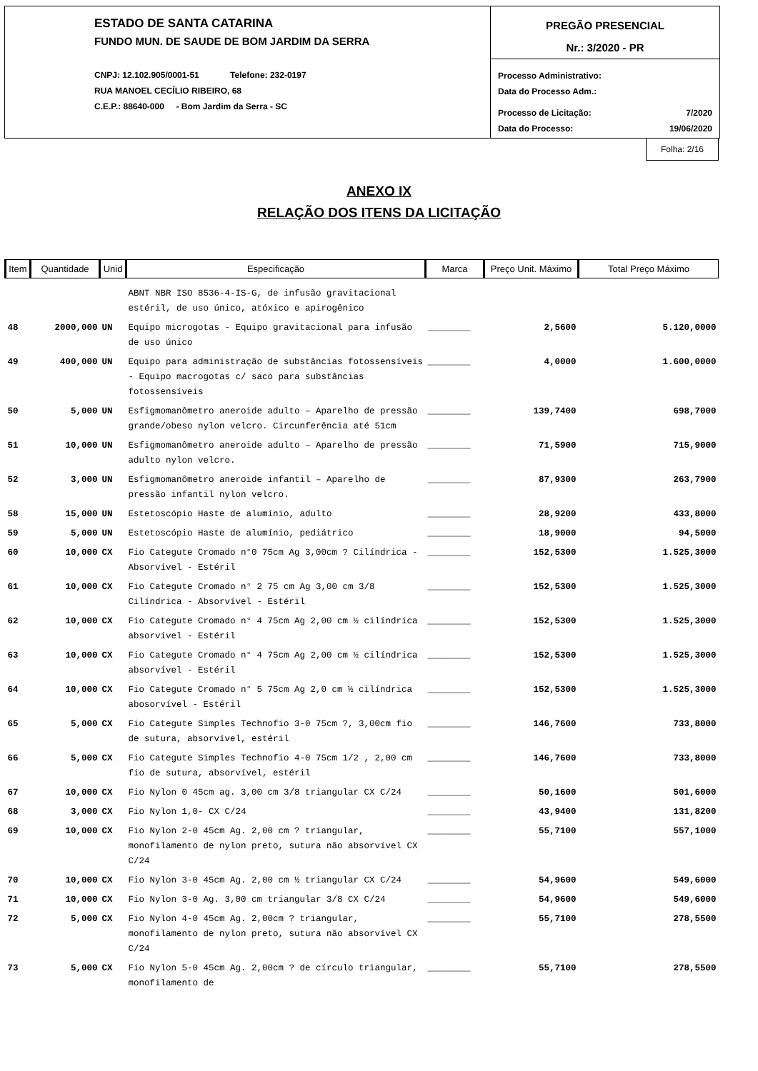ESTADO DE SANTA CATARINA
FUNDO MUN. DE SAUDE DE BOM JARDIM DA SERRA
CNPJ: 12.102.905/0001-51 Telefone: 232-0197
RUA MANOEL CECÍLIO RIBEIRO, 68
C.E.P.: 88640-000 - Bom Jardim da Serra - SC
PREGÃO PRESENCIAL
Nr.: 3/2020 - PR
Processo Administrativo:
Data do Processo Adm.:
Processo de Licitação: 7/2020
Data do Processo: 19/06/2020
Folha: 2/16
ANEXO IX
RELAÇÃO DOS ITENS DA LICITAÇÃO
| Item | Quantidade | Unid | Especificação | Marca | Preço Unit. Máximo | Total Preço Máximo |
| --- | --- | --- | --- | --- | --- | --- |
| | | | ABNT NBR ISO 8536-4-IS-G, de infusão gravitacional estéril, de uso único, atóxico e apirogênico | | | |
| 48 | 2000,000 | UN | Equipo microgotas - Equipo gravitacional para infusão de uso único | ________ | 2,5600 | 5.120,0000 |
| 49 | 400,000 | UN | Equipo para administração de substâncias fotossensíveis - Equipo macrogotas c/ saco para substâncias fotossensíveis | ________ | 4,0000 | 1.600,0000 |
| 50 | 5,000 | UN | Esfigmomanômetro aneroide adulto – Aparelho de pressão grande/obeso nylon velcro. Circunferência até 51cm | ________ | 139,7400 | 698,7000 |
| 51 | 10,000 | UN | Esfigmomanômetro aneroide adulto – Aparelho de pressão adulto nylon velcro. | ________ | 71,5900 | 715,9000 |
| 52 | 3,000 | UN | Esfigmomanômetro aneroide infantil – Aparelho de pressão infantil nylon velcro. | ________ | 87,9300 | 263,7900 |
| 58 | 15,000 | UN | Estetoscópio Haste de alumínio, adulto | ________ | 28,9200 | 433,8000 |
| 59 | 5,000 | UN | Estetoscópio Haste de alumínio, pediátrico | ________ | 18,9000 | 94,5000 |
| 60 | 10,000 | CX | Fio Categute Cromado n°0 75cm Ag 3,00cm ? Cilíndrica - Absorvível - Estéril | ________ | 152,5300 | 1.525,3000 |
| 61 | 10,000 | CX | Fio Categute Cromado n° 2 75 cm Ag 3,00 cm 3/8 Cilíndrica - Absorvível - Estéril | ________ | 152,5300 | 1.525,3000 |
| 62 | 10,000 | CX | Fio Categute Cromado n° 4 75cm Ag 2,00 cm ½ cilíndrica absorvível - Estéril | ________ | 152,5300 | 1.525,3000 |
| 63 | 10,000 | CX | Fio Categute Cromado n° 4 75cm Ag 2,00 cm ½ cilíndrica absorvível - Estéril | ________ | 152,5300 | 1.525,3000 |
| 64 | 10,000 | CX | Fio Categute Cromado n° 5 75cm Ag 2,0 cm ½ cilíndrica abosorvível - Estéril | ________ | 152,5300 | 1.525,3000 |
| 65 | 5,000 | CX | Fio Categute Simples Technofio 3-0 75cm ?, 3,00cm fio de sutura, absorvível, estéril | ________ | 146,7600 | 733,8000 |
| 66 | 5,000 | CX | Fio Categute Simples Technofio 4-0 75cm 1/2 , 2,00 cm fio de sutura, absorvível, estéril | ________ | 146,7600 | 733,8000 |
| 67 | 10,000 | CX | Fio Nylon 0 45cm ag. 3,00 cm 3/8 triangular CX C/24 | ________ | 50,1600 | 501,6000 |
| 68 | 3,000 | CX | Fio Nylon 1,0- CX C/24 | ________ | 43,9400 | 131,8200 |
| 69 | 10,000 | CX | Fio Nylon 2-0 45cm Ag. 2,00 cm ? triangular, monofilamento de nylon preto, sutura não absorvível CX C/24 | ________ | 55,7100 | 557,1000 |
| 70 | 10,000 | CX | Fio Nylon 3-0 45cm Ag. 2,00 cm ½ triangular CX C/24 | ________ | 54,9600 | 549,6000 |
| 71 | 10,000 | CX | Fio Nylon 3-0 Ag. 3,00 cm triangular 3/8 CX C/24 | ________ | 54,9600 | 549,6000 |
| 72 | 5,000 | CX | Fio Nylon 4-0 45cm Ag. 2,00cm ? triangular, monofilamento de nylon preto, sutura não absorvível CX C/24 | ________ | 55,7100 | 278,5500 |
| 73 | 5,000 | CX | Fio Nylon 5-0 45cm Ag. 2,00cm ? de círculo triangular, monofilamento de | ________ | 55,7100 | 278,5500 |